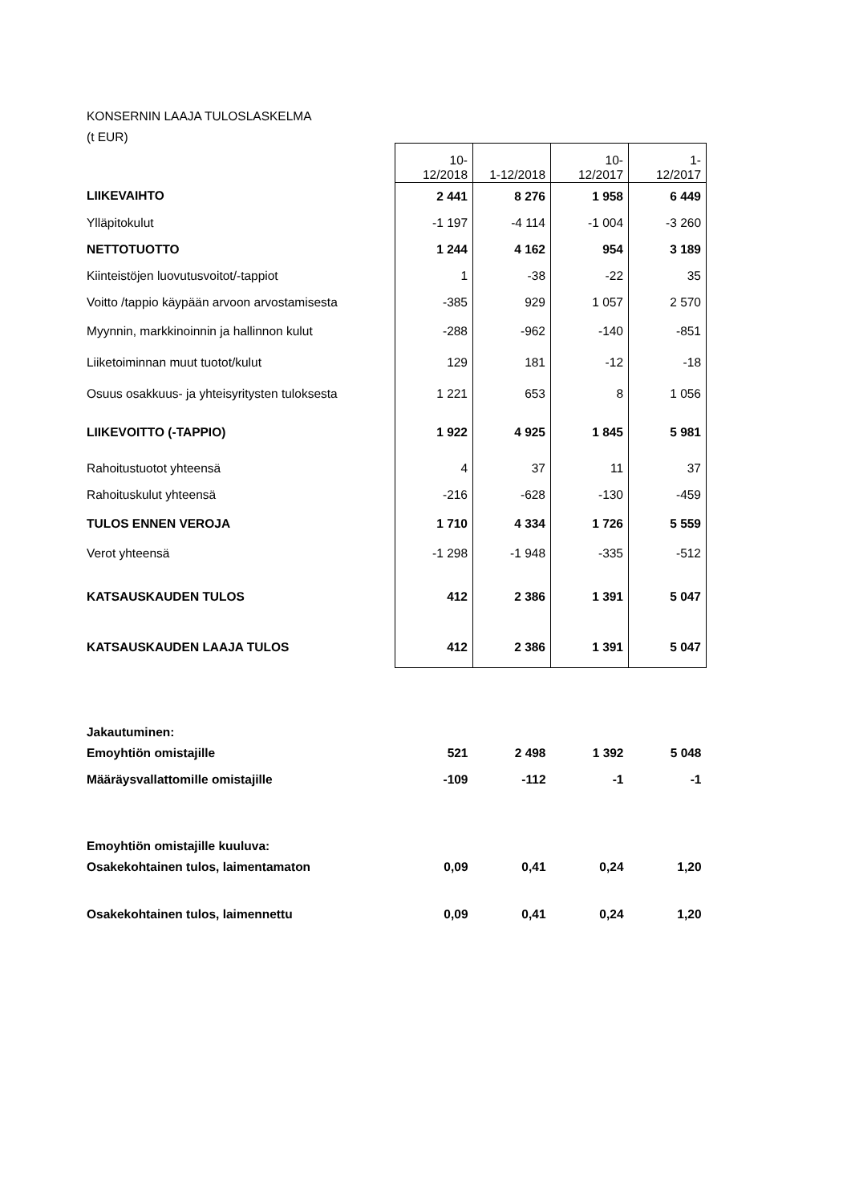KONSERNIN LAAJA TULOSLASKELMA
(t EUR)
| | 10- 12/2018 | 1-12/2018 | 10- 12/2017 | 1- 12/2017 |
| LIIKEVAIHTO | 2 441 | 8 276 | 1 958 | 6 449 |
| Ylläpitokulut | -1 197 | -4 114 | -1 004 | -3 260 |
| NETTOTUOTTO | 1 244 | 4 162 | 954 | 3 189 |
| Kiinteistöjen luovutusvoitot/-tappiot | 1 | -38 | -22 | 35 |
| Voitto /tappio käypään arvoon arvostamisesta | -385 | 929 | 1 057 | 2 570 |
| Myynnin, markkinoinnin ja hallinnon kulut | -288 | -962 | -140 | -851 |
| Liiketoiminnan muut tuotot/kulut | 129 | 181 | -12 | -18 |
| Osuus osakkuus- ja yhteisyritysten tuloksesta | 1 221 | 653 | 8 | 1 056 |
| LIIKEVOITTO (-TAPPIO) | 1 922 | 4 925 | 1 845 | 5 981 |
| Rahoitustuotot yhteensä | 4 | 37 | 11 | 37 |
| Rahoituskulut yhteensä | -216 | -628 | -130 | -459 |
| TULOS ENNEN VEROJA | 1 710 | 4 334 | 1 726 | 5 559 |
| Verot yhteensä | -1 298 | -1 948 | -335 | -512 |
| KATSAUSKAUDEN TULOS | 412 | 2 386 | 1 391 | 5 047 |
| KATSAUSKAUDEN LAAJA TULOS | 412 | 2 386 | 1 391 | 5 047 |
| Jakautuminen: | | | | |
| Emoyhtiön omistajille | 521 | 2 498 | 1 392 | 5 048 |
| Määräysvallattomille omistajille | -109 | -112 | -1 | -1 |
| Emoyhtiön omistajille kuuluva: | | | | |
| Osakekohtainen tulos, laimentamaton | 0,09 | 0,41 | 0,24 | 1,20 |
| Osakekohtainen tulos, laimennettu | 0,09 | 0,41 | 0,24 | 1,20 |